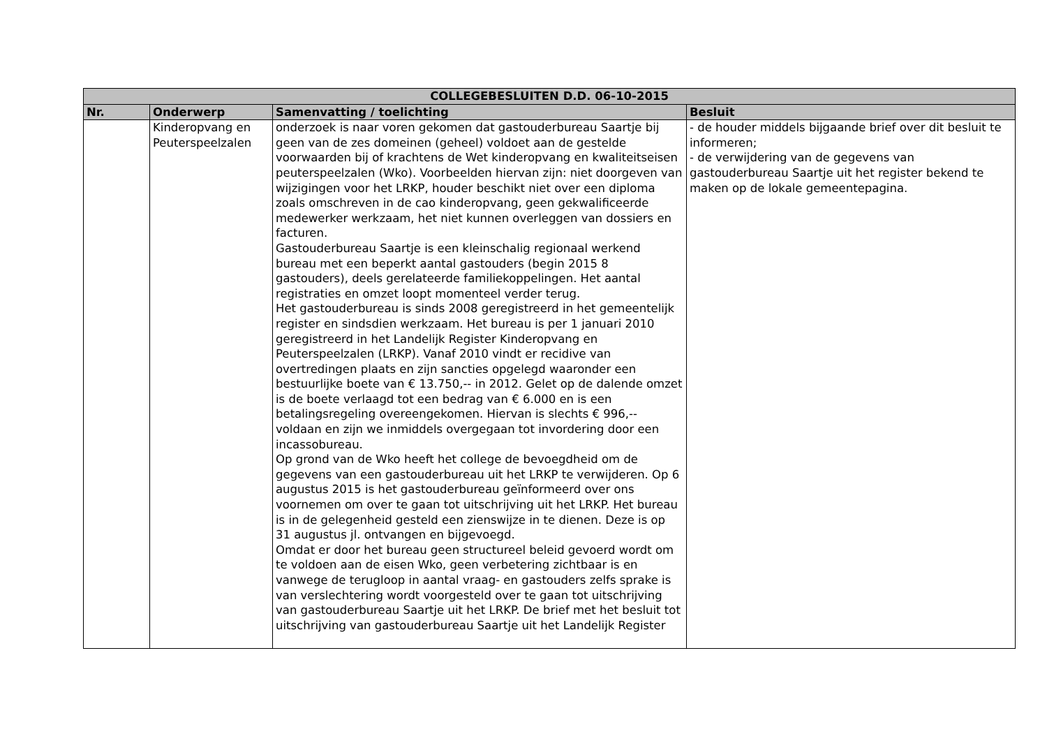| COLLEGEBESLUITEN D.D. 06-10-2015 | | | |
| --- | --- | --- | --- |
| Nr. | Onderwerp | Samenvatting / toelichting | Besluit |
| | Kinderopvang en Peuterspeelzalen | onderzoek is naar voren gekomen dat gastouderbureau Saartje bij geen van de zes domeinen (geheel) voldoet aan de gestelde voorwaarden bij of krachtens de Wet kinderopvang en kwaliteitseisen peuterspeelzalen (Wko). Voorbeelden hiervan zijn: niet doorgeven van wijzigingen voor het LRKP, houder beschikt niet over een diploma zoals omschreven in de cao kinderopvang, geen gekwalificeerde medewerker werkzaam, het niet kunnen overleggen van dossiers en facturen. Gastouderbureau Saartje is een kleinschalig regionaal werkend bureau met een beperkt aantal gastouders (begin 2015 8 gastouders), deels gerelateerde familiekoppelingen. Het aantal registraties en omzet loopt momenteel verder terug. Het gastouderbureau is sinds 2008 geregistreerd in het gemeentelijk register en sindsdien werkzaam. Het bureau is per 1 januari 2010 geregistreerd in het Landelijk Register Kinderopvang en Peuterspeelzalen (LRKP). Vanaf 2010 vindt er recidive van overtredingen plaats en zijn sancties opgelegd waaronder een bestuurlijke boete van € 13.750,-- in 2012. Gelet op de dalende omzet is de boete verlaagd tot een bedrag van € 6.000 en is een betalingsregeling overeengekomen. Hiervan is slechts € 996,-- voldaan en zijn we inmiddels overgegaan tot invordering door een incassobureau. Op grond van de Wko heeft het college de bevoegdheid om de gegevens van een gastouderbureau uit het LRKP te verwijderen. Op 6 augustus 2015 is het gastouderbureau geïnformeerd over ons voornemen om over te gaan tot uitschrijving uit het LRKP. Het bureau is in de gelegenheid gesteld een zienswijze in te dienen. Deze is op 31 augustus jl. ontvangen en bijgevoegd. Omdat er door het bureau geen structureel beleid gevoerd wordt om te voldoen aan de eisen Wko, geen verbetering zichtbaar is en vanwege de terugloop in aantal vraag- en gastouders zelfs sprake is van verslechtering wordt voorgesteld over te gaan tot uitschrijving van gastouderbureau Saartje uit het LRKP. De brief met het besluit tot uitschrijving van gastouderbureau Saartje uit het Landelijk Register | - de houder middels bijgaande brief over dit besluit te informeren; - de verwijdering van de gegevens van gastouderbureau Saartje uit het register bekend te maken op de lokale gemeentepagina. |